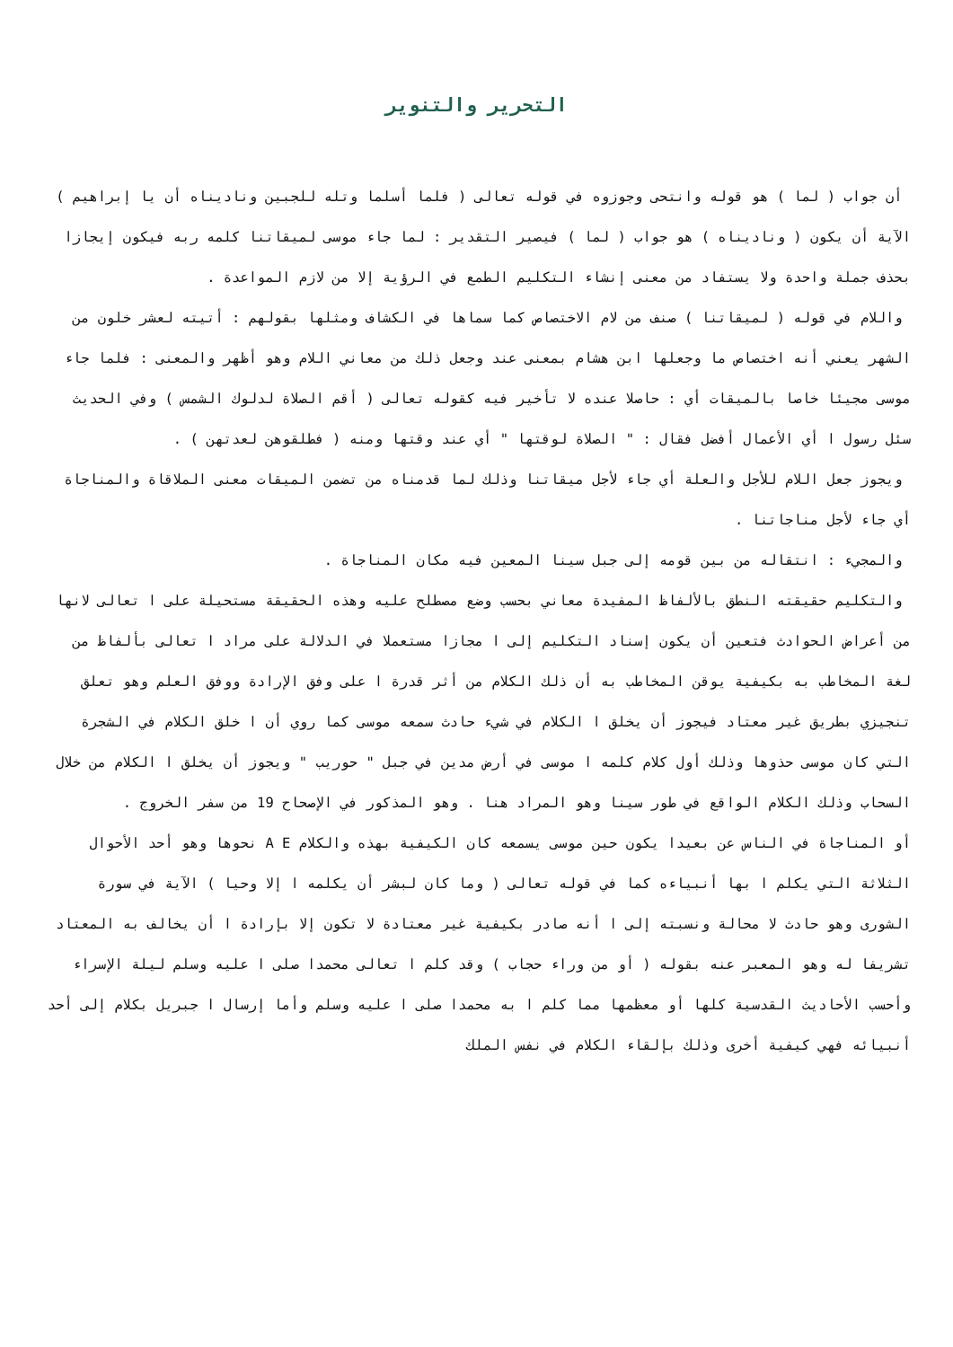التحرير والتنوير
أن جواب ( لما ) هو قوله وانتحى وجوزوه في قوله تعالى ( فلما أسلما وتله للجبين وناديناه أن يا إبراهيم ) الآية أن يكون ( وناديناه ) هو جواب ( لما ) فيصير التقدير : لما جاء موسى لميقاتنا كلمه ربه فيكون إيجازا بحذف جملة واحدة ولا يستفاد من معنى إنشاء التكليم الطمع في الرؤية إلا من لازم المواعدة .
واللام في قوله ( لميقاتنا ) صنف من لام الاختصاص كما سماها في الكشاف ومثلها بقولهم : أتيته لعشر خلون من الشهر يعني أنه اختصاص ما وجعلها ابن هشام بمعنى عند وجعل ذلك من معاني اللام وهو أظهر والمعنى : فلما جاء موسى مجيئا خاصا بالميقات أي : حاصلا عنده لا تأخير فيه كقوله تعالى ( أقم الصلاة لدلوك الشمس ) وفي الحديث سئل رسول ا أي الأعمال أفضل فقال : " الصلاة لوقتها " أي عند وقتها ومنه ( فطلقوهن لعدتهن ) .
ويجوز جعل اللام للأجل والعلة أي جاء لأجل ميقاتنا وذلك لما قدمناه من تضمن الميقات معنى الملاقاة والمناجاة أي جاء لأجل مناجاتنا .
والمجيء : انتقاله من بين قومه إلى جبل سينا المعين فيه مكان المناجاة .
والتكليم حقيقته النطق بالألفاظ المفيدة معاني بحسب وضع مصطلح عليه وهذه الحقيقة مستحيلة على ا تعالى لانها من أعراض الحوادث فتعين أن يكون إسناد التكليم إلى ا مجازا مستعملا في الدلالة على مراد ا تعالى بألفاظ من لغة المخاطب به بكيفية يوقن المخاطب به أن ذلك الكلام من أثر قدرة ا على وفق الإرادة ووفق العلم وهو تعلق تنجيزي بطريق غير معتاد فيجوز أن يخلق ا الكلام في شيء حادث سمعه موسى كما روي أن ا خلق الكلام في الشجرة التي كان موسى حذوها وذلك أول كلام كلمه ا موسى في أرض مدين في جبل " حوريب " ويجوز أن يخلق ا الكلام من خلال السحاب وذلك الكلام الواقع في طور سينا وهو المراد هنا . وهو المذكور في الإصحاح 19 من سفر الخروج .
أو المناجاة في الناس عن بعيدا يكون حين موسى يسمعه كان الكيفية بهذه والكلام A E نحوها وهو أحد الأحوال الثلاثة التي يكلم ا بها أنبياءه كما في قوله تعالى ( وما كان لبشر أن يكلمه ا إلا وحيا ) الآية في سورة الشورى وهو حادث لا محالة ونسبته إلى ا أنه صادر بكيفية غير معتادة لا تكون إلا بإرادة ا أن يخالف به المعتاد تشريفا له وهو المعبر عنه بقوله ( أو من وراء حجاب ) وقد كلم ا تعالى محمدا صلى ا عليه وسلم ليلة الإسراء وأحسب الأحاديث القدسية كلها أو معظمها مما كلم ا به محمدا صلى ا عليه وسلم وأما إرسال ا جبريل بكلام إلى أحد أنبيائه فهي كيفية أخرى وذلك بإلقاء الكلام في نفس الملك